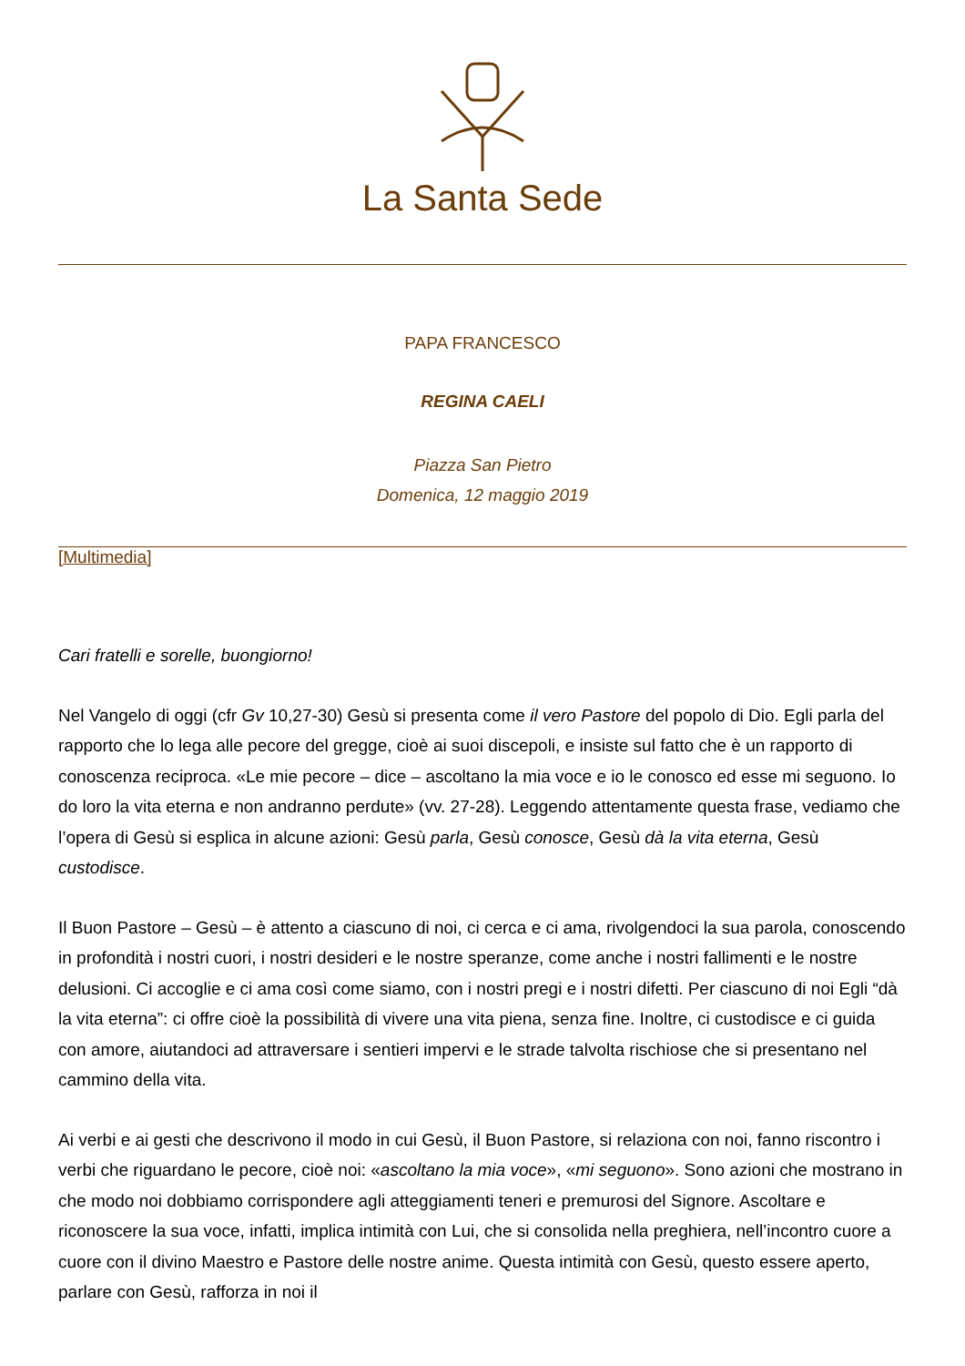La Santa Sede
PAPA FRANCESCO
REGINA CAELI
Piazza San Pietro
Domenica, 12 maggio 2019
[Multimedia]
Cari fratelli e sorelle, buongiorno!
Nel Vangelo di oggi (cfr Gv 10,27-30) Gesù si presenta come il vero Pastore del popolo di Dio. Egli parla del rapporto che lo lega alle pecore del gregge, cioè ai suoi discepoli, e insiste sul fatto che è un rapporto di conoscenza reciproca. «Le mie pecore – dice – ascoltano la mia voce e io le conosco ed esse mi seguono. Io do loro la vita eterna e non andranno perdute» (vv. 27-28). Leggendo attentamente questa frase, vediamo che l’opera di Gesù si esplica in alcune azioni: Gesù parla, Gesù conosce, Gesù dà la vita eterna, Gesù custodisce.
Il Buon Pastore – Gesù – è attento a ciascuno di noi, ci cerca e ci ama, rivolgendoci la sua parola, conoscendo in profondità i nostri cuori, i nostri desideri e le nostre speranze, come anche i nostri fallimenti e le nostre delusioni. Ci accoglie e ci ama così come siamo, con i nostri pregi e i nostri difetti. Per ciascuno di noi Egli “dà la vita eterna”: ci offre cioè la possibilità di vivere una vita piena, senza fine. Inoltre, ci custodisce e ci guida con amore, aiutandoci ad attraversare i sentieri impervi e le strade talvolta rischiose che si presentano nel cammino della vita.
Ai verbi e ai gesti che descrivono il modo in cui Gesù, il Buon Pastore, si relaziona con noi, fanno riscontro i verbi che riguardano le pecore, cioè noi: «ascoltano la mia voce», «mi seguono». Sono azioni che mostrano in che modo noi dobbiamo corrispondere agli atteggiamenti teneri e premurosi del Signore. Ascoltare e riconoscere la sua voce, infatti, implica intimità con Lui, che si consolida nella preghiera, nell’incontro cuore a cuore con il divino Maestro e Pastore delle nostre anime. Questa intimità con Gesù, questo essere aperto, parlare con Gesù, rafforza in noi il